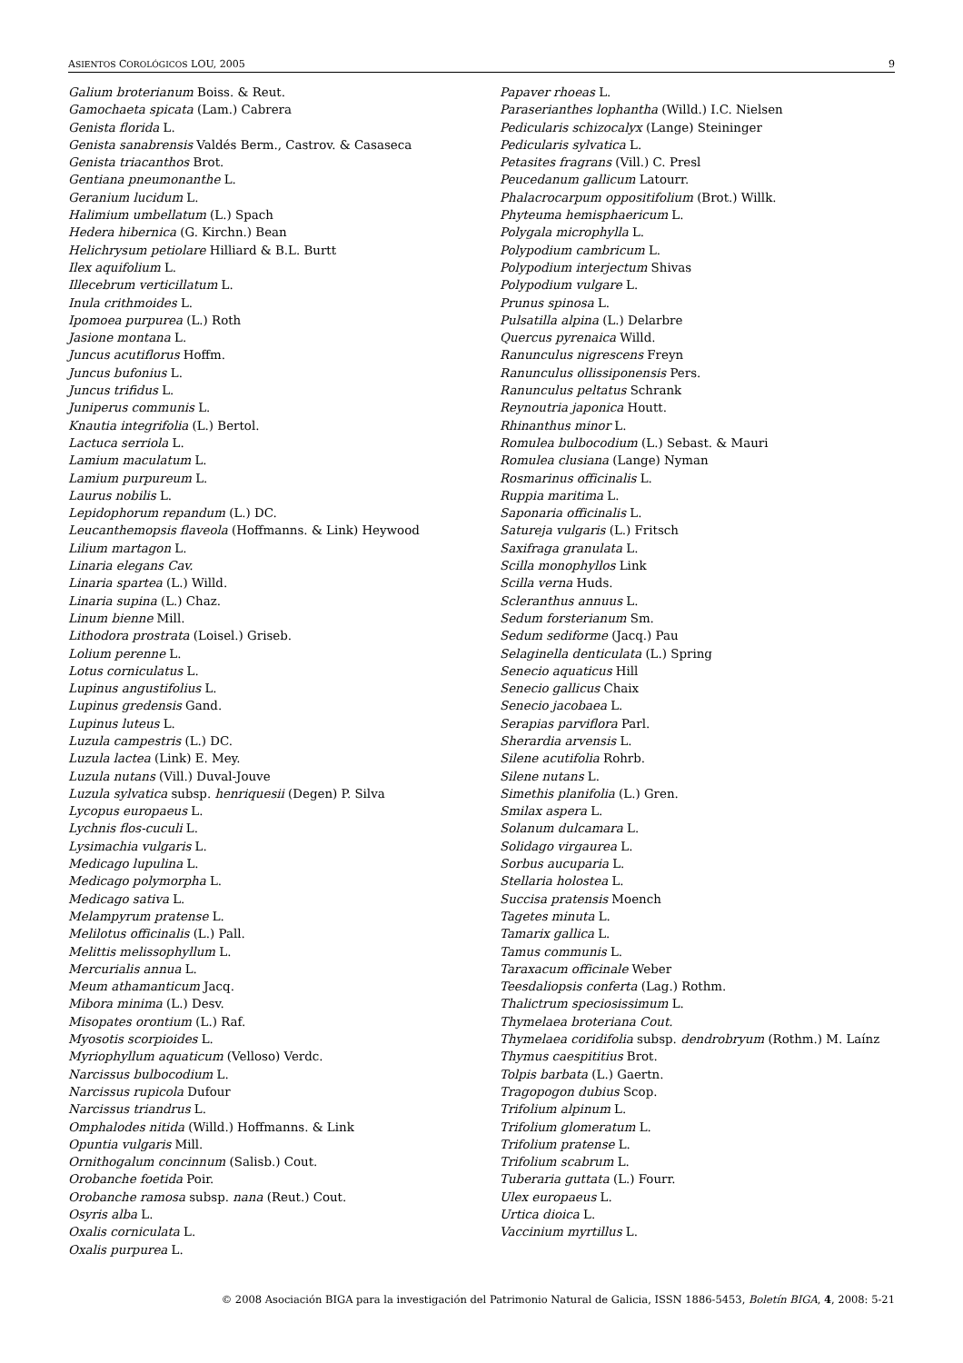ASIENTOS COROLÓGICOS LOU, 2005 9
Galium broterianum Boiss. & Reut.
Gamochaeta spicata (Lam.) Cabrera
Genista florida L.
Genista sanabrensis Valdés Berm., Castrov. & Casaseca
Genista triacanthos Brot.
Gentiana pneumonanthe L.
Geranium lucidum L.
Halimium umbellatum (L.) Spach
Hedera hibernica (G. Kirchn.) Bean
Helichrysum petiolare Hilliard & B.L. Burtt
Ilex aquifolium L.
Illecebrum verticillatum L.
Inula crithmoides L.
Ipomoea purpurea (L.) Roth
Jasione montana L.
Juncus acutiflorus Hoffm.
Juncus bufonius L.
Juncus trifidus L.
Juniperus communis L.
Knautia integrifolia (L.) Bertol.
Lactuca serriola L.
Lamium maculatum L.
Lamium purpureum L.
Laurus nobilis L.
Lepidophorum repandum (L.) DC.
Leucanthemopsis flaveola (Hoffmanns. & Link) Heywood
Lilium martagon L.
Linaria elegans Cav.
Linaria spartea (L.) Willd.
Linaria supina (L.) Chaz.
Linum bienne Mill.
Lithodora prostrata (Loisel.) Griseb.
Lolium perenne L.
Lotus corniculatus L.
Lupinus angustifolius L.
Lupinus gredensis Gand.
Lupinus luteus L.
Luzula campestris (L.) DC.
Luzula lactea (Link) E. Mey.
Luzula nutans (Vill.) Duval-Jouve
Luzula sylvatica subsp. henriquesii (Degen) P. Silva
Lycopus europaeus L.
Lychnis flos-cuculi L.
Lysimachia vulgaris L.
Medicago lupulina L.
Medicago polymorpha L.
Medicago sativa L.
Melampyrum pratense L.
Melilotus officinalis (L.) Pall.
Melittis melissophyllum L.
Mercurialis annua L.
Meum athamanticum Jacq.
Mibora minima (L.) Desv.
Misopates orontium (L.) Raf.
Myosotis scorpioides L.
Myriophyllum aquaticum (Velloso) Verdc.
Narcissus bulbocodium L.
Narcissus rupicola Dufour
Narcissus triandrus L.
Omphalodes nitida (Willd.) Hoffmanns. & Link
Opuntia vulgaris Mill.
Ornithogalum concinnum (Salisb.) Cout.
Orobanche foetida Poir.
Orobanche ramosa subsp. nana (Reut.) Cout.
Osyris alba L.
Oxalis corniculata L.
Oxalis purpurea L.
Papaver rhoeas L.
Paraserianthes lophantha (Willd.) I.C. Nielsen
Pedicularis schizocalyx (Lange) Steininger
Pedicularis sylvatica L.
Petasites fragrans (Vill.) C. Presl
Peucedanum gallicum Latourr.
Phalacrocarpum oppositifolium (Brot.) Willk.
Phyteuma hemisphaericum L.
Polygala microphylla L.
Polypodium cambricum L.
Polypodium interjectum Shivas
Polypodium vulgare L.
Prunus spinosa L.
Pulsatilla alpina (L.) Delarbre
Quercus pyrenaica Willd.
Ranunculus nigrescens Freyn
Ranunculus ollissiponensis Pers.
Ranunculus peltatus Schrank
Reynoutria japonica Houtt.
Rhinanthus minor L.
Romulea bulbocodium (L.) Sebast. & Mauri
Romulea clusiana (Lange) Nyman
Rosmarinus officinalis L.
Ruppia maritima L.
Saponaria officinalis L.
Satureja vulgaris (L.) Fritsch
Saxifraga granulata L.
Scilla monophyllos Link
Scilla verna Huds.
Scleranthus annuus L.
Sedum forsterianum Sm.
Sedum sediforme (Jacq.) Pau
Selaginella denticulata (L.) Spring
Senecio aquaticus Hill
Senecio gallicus Chaix
Senecio jacobaea L.
Serapias parviflora Parl.
Sherardia arvensis L.
Silene acutifolia Rohrb.
Silene nutans L.
Simethis planifolia (L.) Gren.
Smilax aspera L.
Solanum dulcamara L.
Solidago virgaurea L.
Sorbus aucuparia L.
Stellaria holostea L.
Succisa pratensis Moench
Tagetes minuta L.
Tamarix gallica L.
Tamus communis L.
Taraxacum officinale Weber
Teesdaliopsis conferta (Lag.) Rothm.
Thalictrum speciosissimum L.
Thymelaea broteriana Cout.
Thymelaea coridifolia subsp. dendrobryum (Rothm.) M. Laínz
Thymus caespititius Brot.
Tolpis barbata (L.) Gaertn.
Tragopogon dubius Scop.
Trifolium alpinum L.
Trifolium glomeratum L.
Trifolium pratense L.
Trifolium scabrum L.
Tuberaria guttata (L.) Fourr.
Ulex europaeus L.
Urtica dioica L.
Vaccinium myrtillus L.
© 2008 Asociación BIGA para la investigación del Patrimonio Natural de Galicia, ISSN 1886-5453, Boletín BIGA, 4, 2008: 5-21